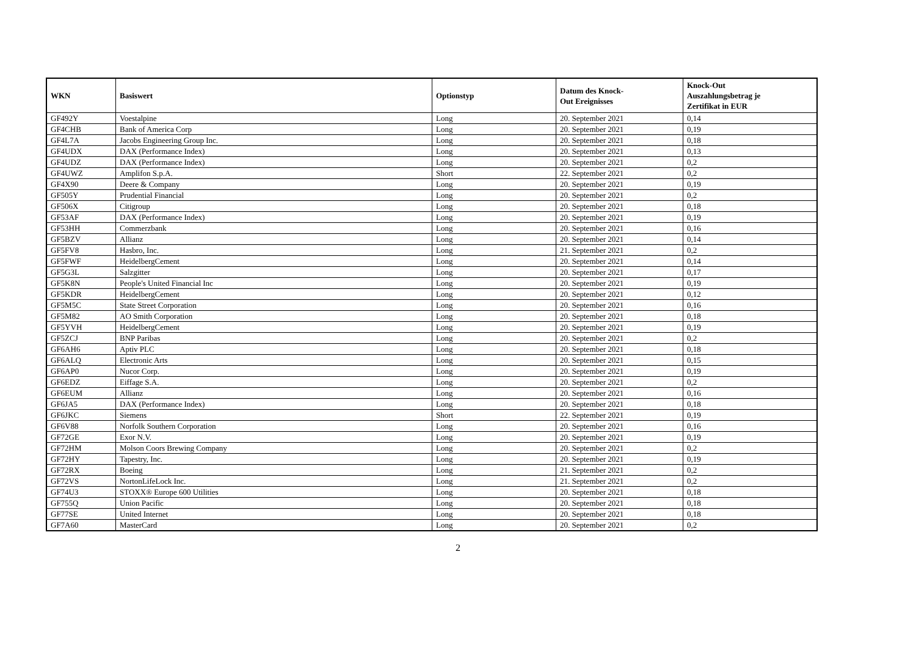| WKN | Basiswert | Optionstyp | Datum des Knock- Out Ereignisses | Knock-Out Auszahlungsbetrag je Zertifikat in EUR |
| --- | --- | --- | --- | --- |
| GF492Y | Voestalpine | Long | 20. September 2021 | 0,14 |
| GF4CHB | Bank of America Corp | Long | 20. September 2021 | 0,19 |
| GF4L7A | Jacobs Engineering Group Inc. | Long | 20. September 2021 | 0,18 |
| GF4UDX | DAX (Performance Index) | Long | 20. September 2021 | 0,13 |
| GF4UDZ | DAX (Performance Index) | Long | 20. September 2021 | 0,2 |
| GF4UWZ | Amplifon S.p.A. | Short | 22. September 2021 | 0,2 |
| GF4X90 | Deere & Company | Long | 20. September 2021 | 0,19 |
| GF505Y | Prudential Financial | Long | 20. September 2021 | 0,2 |
| GF506X | Citigroup | Long | 20. September 2021 | 0,18 |
| GF53AF | DAX (Performance Index) | Long | 20. September 2021 | 0,19 |
| GF53HH | Commerzbank | Long | 20. September 2021 | 0,16 |
| GF5BZV | Allianz | Long | 20. September 2021 | 0,14 |
| GF5FV8 | Hasbro, Inc. | Long | 21. September 2021 | 0,2 |
| GF5FWF | HeidelbergCement | Long | 20. September 2021 | 0,14 |
| GF5G3L | Salzgitter | Long | 20. September 2021 | 0,17 |
| GF5K8N | People's United Financial Inc | Long | 20. September 2021 | 0,19 |
| GF5KDR | HeidelbergCement | Long | 20. September 2021 | 0,12 |
| GF5M5C | State Street Corporation | Long | 20. September 2021 | 0,16 |
| GF5M82 | AO Smith Corporation | Long | 20. September 2021 | 0,18 |
| GF5YVH | HeidelbergCement | Long | 20. September 2021 | 0,19 |
| GF5ZCJ | BNP Paribas | Long | 20. September 2021 | 0,2 |
| GF6AH6 | Aptiv PLC | Long | 20. September 2021 | 0,18 |
| GF6ALQ | Electronic Arts | Long | 20. September 2021 | 0,15 |
| GF6AP0 | Nucor Corp. | Long | 20. September 2021 | 0,19 |
| GF6EDZ | Eiffage S.A. | Long | 20. September 2021 | 0,2 |
| GF6EUM | Allianz | Long | 20. September 2021 | 0,16 |
| GF6JA5 | DAX (Performance Index) | Long | 20. September 2021 | 0,18 |
| GF6JKC | Siemens | Short | 22. September 2021 | 0,19 |
| GF6V88 | Norfolk Southern Corporation | Long | 20. September 2021 | 0,16 |
| GF72GE | Exor N.V. | Long | 20. September 2021 | 0,19 |
| GF72HM | Molson Coors Brewing Company | Long | 20. September 2021 | 0,2 |
| GF72HY | Tapestry, Inc. | Long | 20. September 2021 | 0,19 |
| GF72RX | Boeing | Long | 21. September 2021 | 0,2 |
| GF72VS | NortonLifeLock Inc. | Long | 21. September 2021 | 0,2 |
| GF74U3 | STOXX® Europe 600 Utilities | Long | 20. September 2021 | 0,18 |
| GF755Q | Union Pacific | Long | 20. September 2021 | 0,18 |
| GF77SE | United Internet | Long | 20. September 2021 | 0,18 |
| GF7A60 | MasterCard | Long | 20. September 2021 | 0,2 |
2